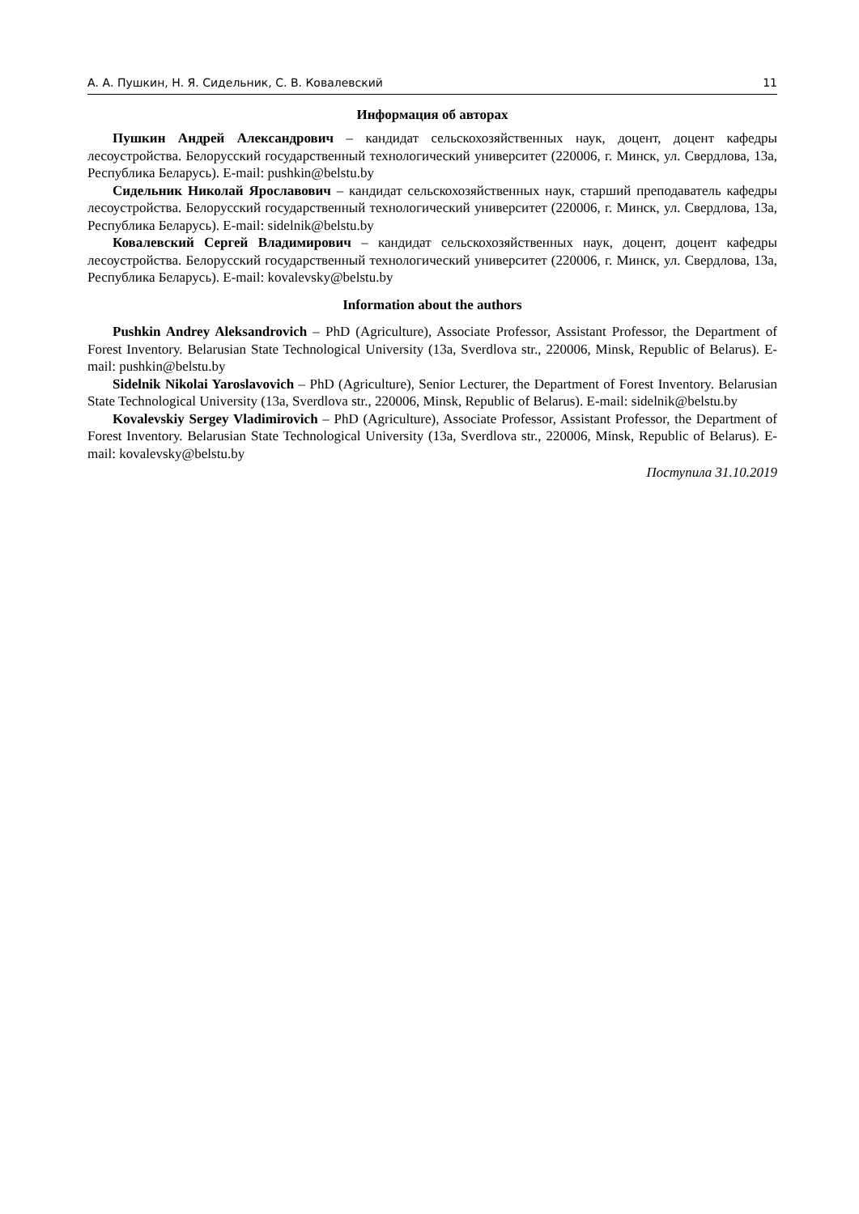А. А. Пушкин, Н. Я. Сидельник, С. В. Ковалевский 11
Информация об авторах
Пушкин Андрей Александрович – кандидат сельскохозяйственных наук, доцент, доцент кафедры лесоустройства. Белорусский государственный технологический университет (220006, г. Минск, ул. Свердлова, 13а, Республика Беларусь). E-mail: pushkin@belstu.by
Сидельник Николай Ярославович – кандидат сельскохозяйственных наук, старший преподаватель кафедры лесоустройства. Белорусский государственный технологический университет (220006, г. Минск, ул. Свердлова, 13а, Республика Беларусь). E-mail: sidelnik@belstu.by
Ковалевский Сергей Владимирович – кандидат сельскохозяйственных наук, доцент, доцент кафедры лесоустройства. Белорусский государственный технологический университет (220006, г. Минск, ул. Свердлова, 13а, Республика Беларусь). E-mail: kovalevsky@belstu.by
Information about the authors
Pushkin Andrey Aleksandrovich – PhD (Agriculture), Associate Professor, Assistant Professor, the Department of Forest Inventory. Belarusian State Technological University (13a, Sverdlova str., 220006, Minsk, Republic of Belarus). E-mail: pushkin@belstu.by
Sidelnik Nikolai Yaroslavovich – PhD (Agriculture), Senior Lecturer, the Department of Forest Inventory. Belarusian State Technological University (13a, Sverdlova str., 220006, Minsk, Republic of Belarus). E-mail: sidelnik@belstu.by
Kovalevskiy Sergey Vladimirovich – PhD (Agriculture), Associate Professor, Assistant Professor, the Department of Forest Inventory. Belarusian State Technological University (13a, Sverdlova str., 220006, Minsk, Republic of Belarus). E-mail: kovalevsky@belstu.by
Поступила 31.10.2019